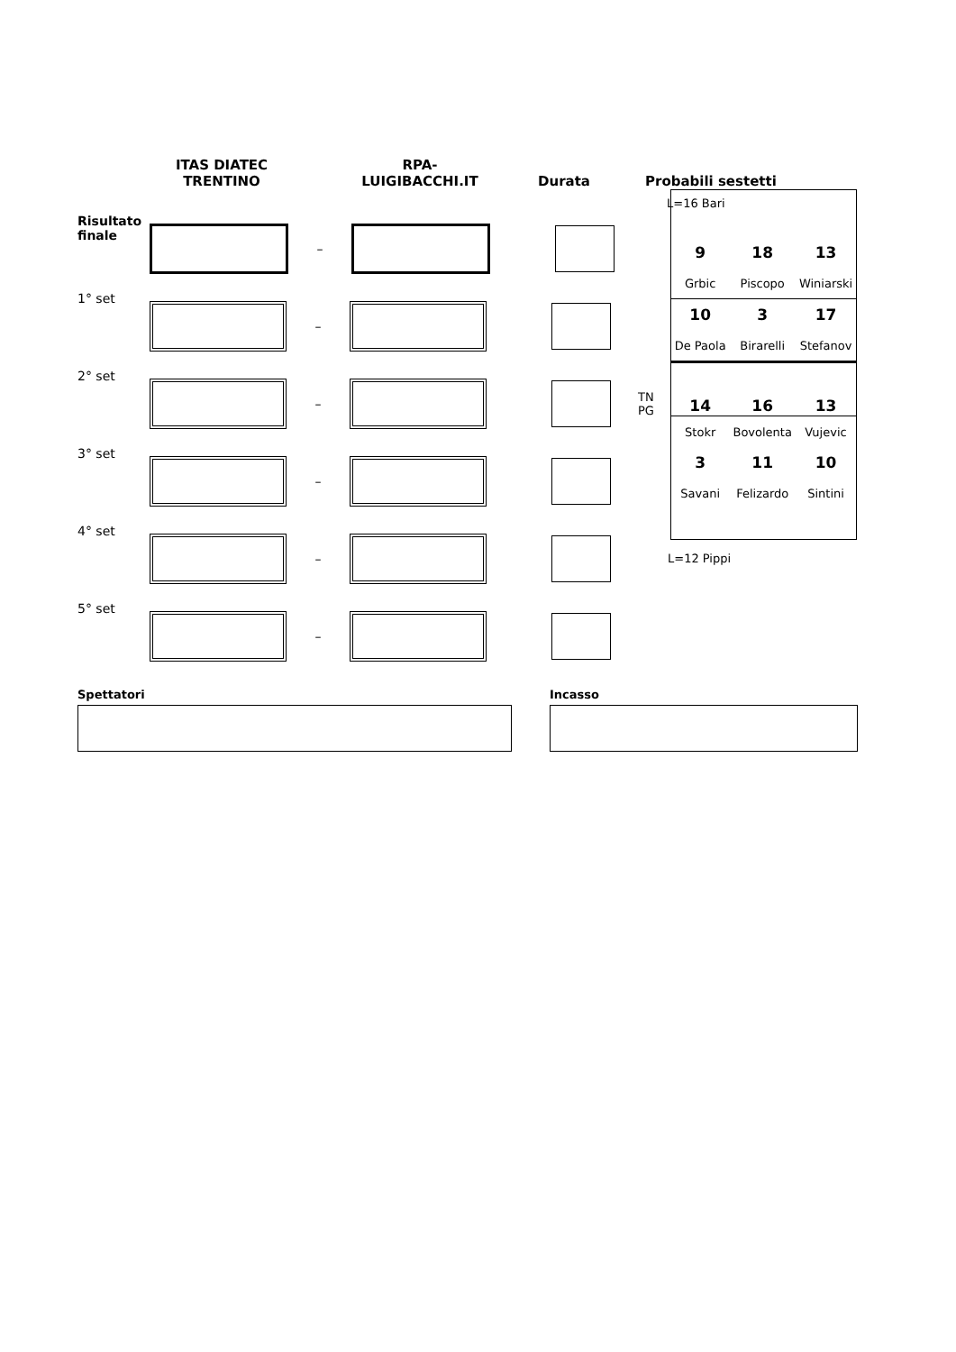ITAS DIATEC
TRENTINO
RPA-
LUIGIBACCHI.IT
Durata
Probabili sestetti
L=16 Bari
Risultato
finale
–
1° set
–
2° set
–
TN
PG
3° set
–
4° set
–
5° set
–
Spettatori Incasso
| 9 | 18 | 13 |
| Grbic | Piscopo | Winiarski |
| 10 | 3 | 17 |
| De Paola | Birarelli | Stefanov |
| 14 | 16 | 13 |
| Stokr | Bovolenta | Vujevic |
| 3 | 11 | 10 |
| Savani | Felizardo | Sintini |
L=12 Pippi